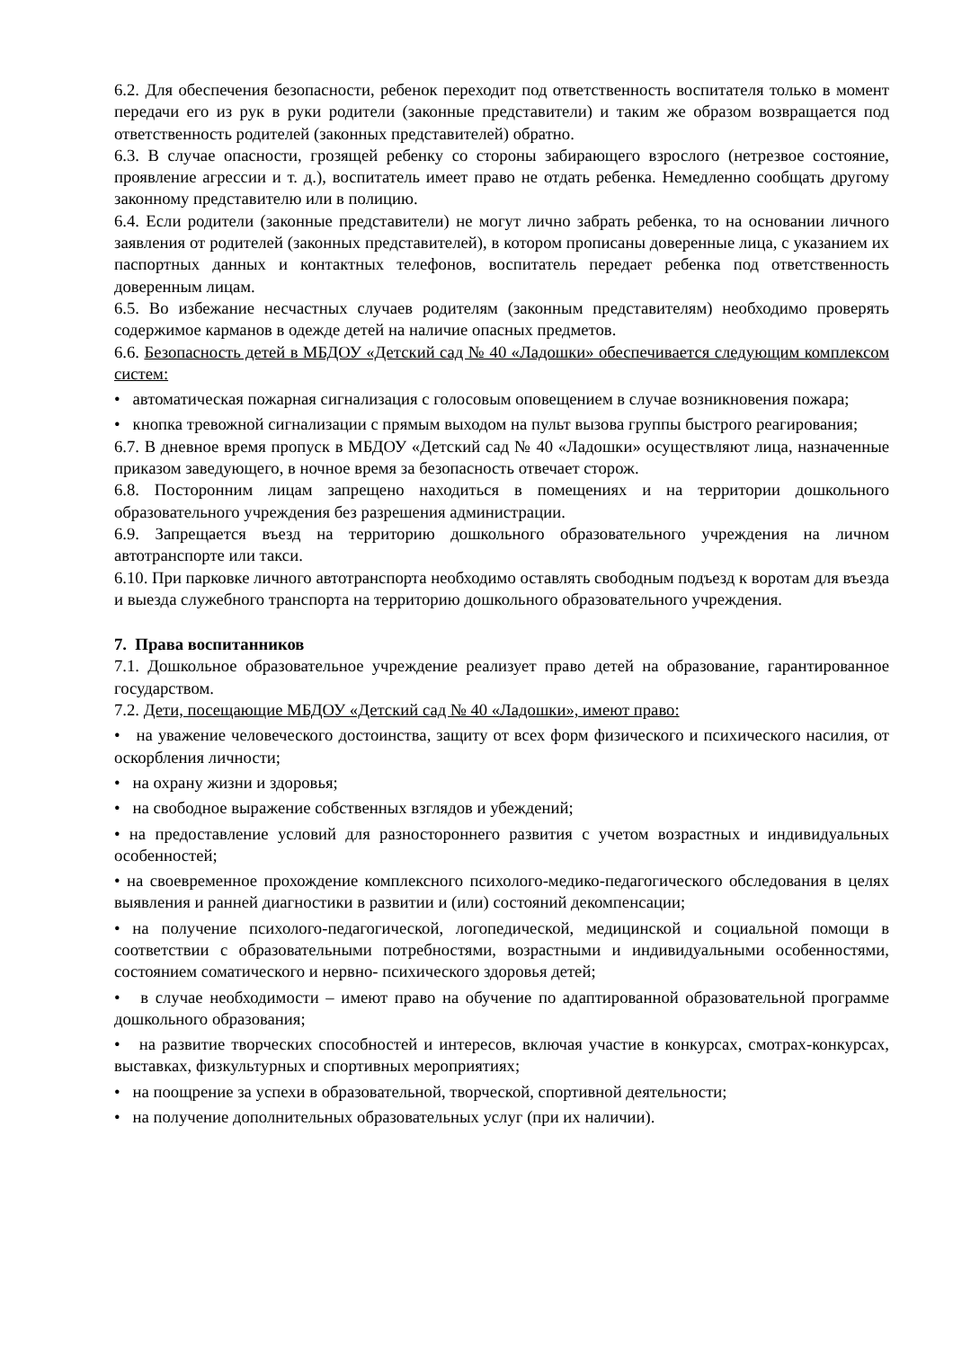6.2. Для обеспечения безопасности, ребенок переходит под ответственность воспитателя только в момент передачи его из рук в руки родители (законные представители) и таким же образом возвращается под ответственность родителей (законных представителей) обратно.
6.3. В случае опасности, грозящей ребенку со стороны забирающего взрослого (нетрезвое состояние, проявление агрессии и т. д.), воспитатель имеет право не отдать ребенка. Немедленно сообщать другому законному представителю или в полицию.
6.4. Если родители (законные представители) не могут лично забрать ребенка, то на основании личного заявления от родителей (законных представителей), в котором прописаны доверенные лица, с указанием их паспортных данных и контактных телефонов, воспитатель передает ребенка под ответственность доверенным лицам.
6.5. Во избежание несчастных случаев родителям (законным представителям) необходимо проверять содержимое карманов в одежде детей на наличие опасных предметов.
6.6. Безопасность детей в МБДОУ «Детский сад № 40 «Ладошки» обеспечивается следующим комплексом систем:
• автоматическая пожарная сигнализация с голосовым оповещением в случае возникновения пожара;
• кнопка тревожной сигнализации с прямым выходом на пульт вызова группы быстрого реагирования;
6.7. В дневное время пропуск в МБДОУ «Детский сад № 40 «Ладошки» осуществляют лица, назначенные приказом заведующего, в ночное время за безопасность отвечает сторож.
6.8. Посторонним лицам запрещено находиться в помещениях и на территории дошкольного образовательного учреждения без разрешения администрации.
6.9. Запрещается въезд на территорию дошкольного образовательного учреждения на личном автотранспорте или такси.
6.10. При парковке личного автотранспорта необходимо оставлять свободным подъезд к воротам для въезда и выезда служебного транспорта на территорию дошкольного образовательного учреждения.
7. Права воспитанников
7.1. Дошкольное образовательное учреждение реализует право детей на образование, гарантированное государством.
7.2. Дети, посещающие МБДОУ «Детский сад № 40 «Ладошки», имеют право:
• на уважение человеческого достоинства, защиту от всех форм физического и психического насилия, от оскорбления личности;
• на охрану жизни и здоровья;
• на свободное выражение собственных взглядов и убеждений;
• на предоставление условий для разностороннего развития с учетом возрастных и индивидуальных особенностей;
• на своевременное прохождение комплексного психолого-медико-педагогического обследования в целях выявления и ранней диагностики в развитии и (или) состояний декомпенсации;
• на получение психолого-педагогической, логопедической, медицинской и социальной помощи в соответствии с образовательными потребностями, возрастными и индивидуальными особенностями, состоянием соматического и нервно- психического здоровья детей;
• в случае необходимости – имеют право на обучение по адаптированной образовательной программе дошкольного образования;
• на развитие творческих способностей и интересов, включая участие в конкурсах, смотрах-конкурсах, выставках, физкультурных и спортивных мероприятиях;
• на поощрение за успехи в образовательной, творческой, спортивной деятельности;
• на получение дополнительных образовательных услуг (при их наличии).